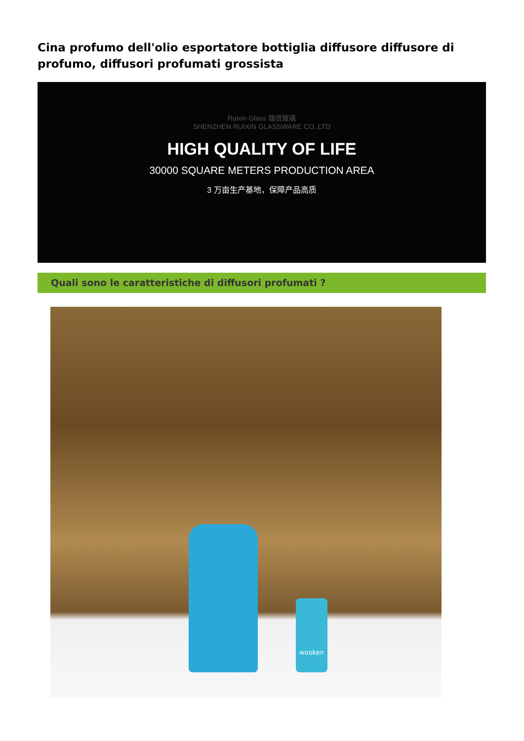Cina profumo dell'olio esportatore bottiglia diffusore diffusore di profumo, diffusori profumati grossista
Ruixin Glass 瑞信玻璃
SHENZHEN RUIXIN GLASSWARE CO.,LTD
HIGH QUALITY OF LIFE
30000 SQUARE METERS PRODUCTION AREA
3 万亩生产基地，保障产品高质
Quali sono le caratteristiche di diffusori profumati ?
wooken